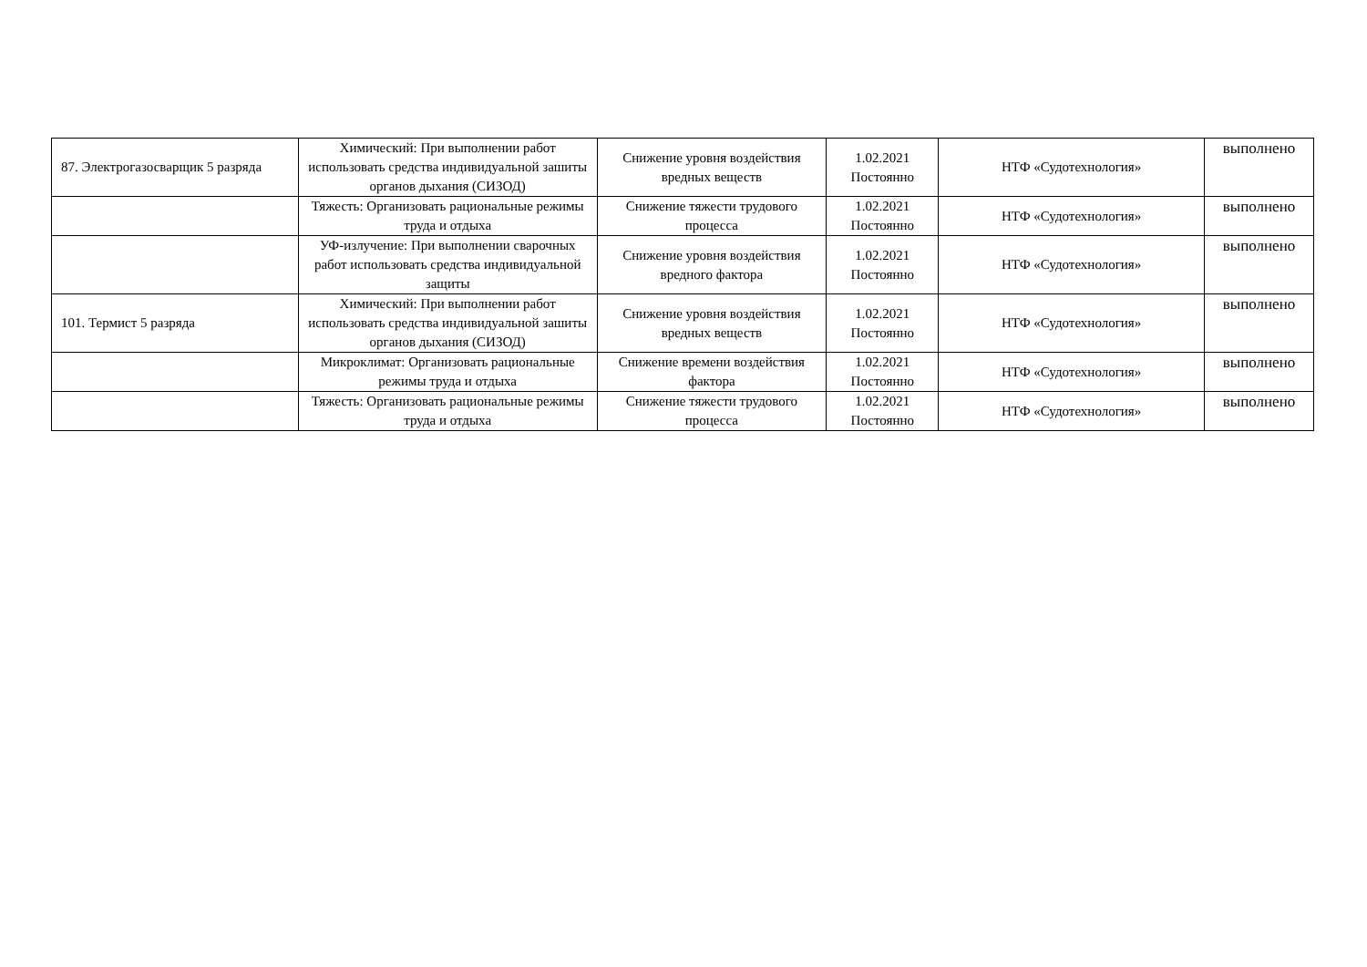| 87. Электрогазосварщик 5 разряда | Химический: При выполнении работ использовать средства индивидуальной зашиты органов дыхания (СИЗОД) | Снижение уровня воздействия вредных веществ | 1.02.2021 Постоянно | НТФ «Судотехнология» | выполнено |
| | Тяжесть: Организовать рациональные режимы труда и отдыха | Снижение тяжести трудового процесса | 1.02.2021 Постоянно | НТФ «Судотехнология» | выполнено |
| | УФ-излучение: При выполнении сварочных работ использовать средства индивидуальной защиты | Снижение уровня воздействия вредного фактора | 1.02.2021 Постоянно | НТФ «Судотехнология» | выполнено |
| 101. Термист 5 разряда | Химический: При выполнении работ использовать средства индивидуальной зашиты органов дыхания (СИЗОД) | Снижение уровня воздействия вредных веществ | 1.02.2021 Постоянно | НТФ «Судотехнология» | выполнено |
| | Микроклимат: Организовать рациональные режимы труда и отдыха | Снижение времени воздействия фактора | 1.02.2021 Постоянно | НТФ «Судотехнология» | выполнено |
| | Тяжесть: Организовать рациональные режимы труда и отдыха | Снижение тяжести трудового процесса | 1.02.2021 Постоянно | НТФ «Судотехнология» | выполнено |